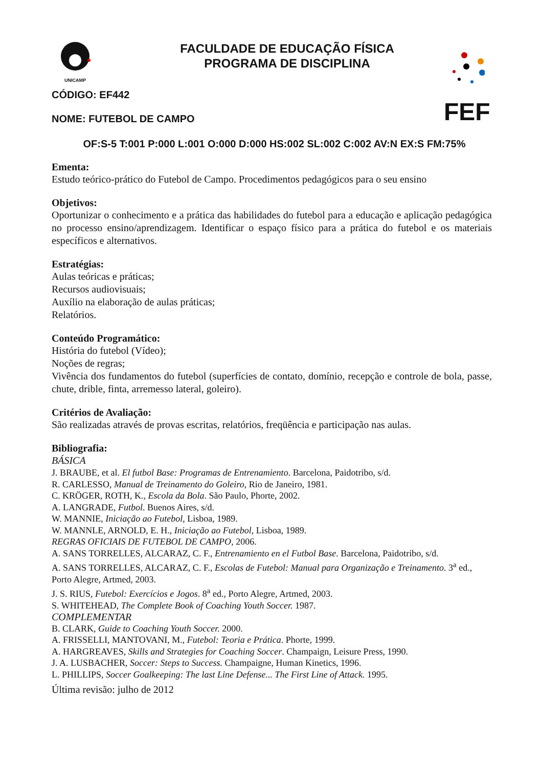UNICAMP
FEF
FACULDADE DE EDUCAÇÃO FÍSICA
PROGRAMA DE DISCIPLINA
CÓDIGO: EF442
NOME: FUTEBOL DE CAMPO
OF:S-5 T:001 P:000 L:001 O:000 D:000 HS:002 SL:002 C:002 AV:N EX:S FM:75%
Ementa:
Estudo teórico-prático do Futebol de Campo. Procedimentos pedagógicos para o seu ensino
Objetivos:
Oportunizar o conhecimento e a prática das habilidades do futebol para a educação e aplicação pedagógica no processo ensino/aprendizagem. Identificar o espaço físico para a prática do futebol e os materiais específicos e alternativos.
Estratégias:
Aulas teóricas e práticas;
Recursos audiovisuais;
Auxílio na elaboração de aulas práticas;
Relatórios.
Conteúdo Programático:
História do futebol (Vídeo);
Noções de regras;
Vivência dos fundamentos do futebol (superfícies de contato, domínio, recepção e controle de bola, passe, chute, drible, finta, arremesso lateral, goleiro).
Critérios de Avaliação:
São realizadas através de provas escritas, relatórios, freqüência e participação nas aulas.
Bibliografia:
BÁSICA
J. BRAUBE, et al. El futbol Base: Programas de Entrenamiento. Barcelona, Paidotribo, s/d.
R. CARLESSO, Manual de Treinamento do Goleiro, Rio de Janeiro, 1981.
C. KRÖGER, ROTH, K., Escola da Bola. São Paulo, Phorte, 2002.
A. LANGRADE, Futbol. Buenos Aires, s/d.
W. MANNIE, Iniciação ao Futebol, Lisboa, 1989.
W. MANNLE, ARNOLD, E. H., Iniciação ao Futebol, Lisboa, 1989.
REGRAS OFICIAIS DE FUTEBOL DE CAMPO, 2006.
A. SANS TORRELLES, ALCARAZ, C. F., Entrenamiento en el Futbol Base. Barcelona, Paidotribo, s/d.
A. SANS TORRELLES, ALCARAZ, C. F., Escolas de Futebol: Manual para Organização e Treinamento. 3<sup>a</sup> ed., Porto Alegre, Artmed, 2003.
J. S. RIUS, Futebol: Exercícios e Jogos. 8<sup>a</sup> ed., Porto Alegre, Artmed, 2003.
S. WHITEHEAD, The Complete Book of Coaching Youth Soccer. 1987.
COMPLEMENTAR
B. CLARK, Guide to Coaching Youth Soccer. 2000.
A. FRISSELLI, MANTOVANI, M., Futebol: Teoria e Prática. Phorte, 1999.
A. HARGREAVES, Skills and Strategies for Coaching Soccer. Champaign, Leisure Press, 1990.
J. A. LUSBACHER, Soccer: Steps to Success. Champaigne, Human Kinetics, 1996.
L. PHILLIPS, Soccer Goalkeeping: The last Line Defense... The First Line of Attack. 1995.
Última revisão: julho de 2012